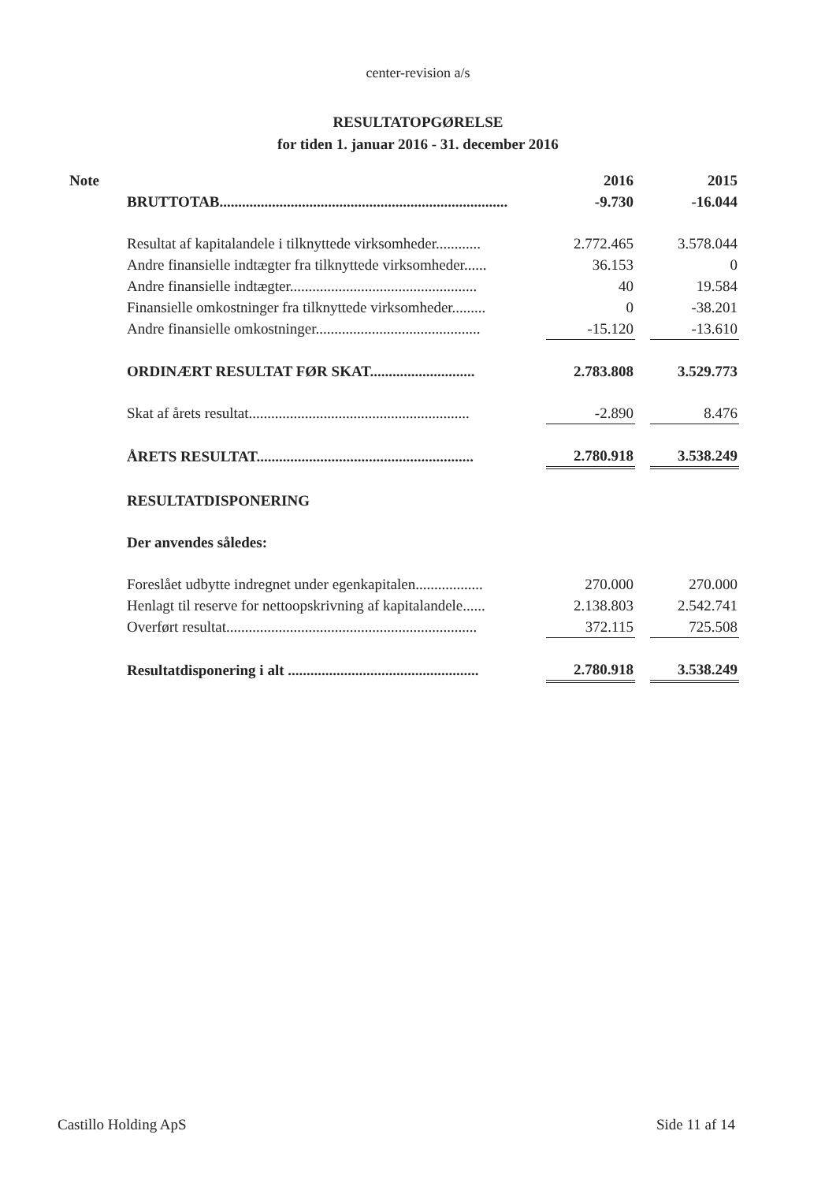center-revision a/s
RESULTATOPGØRELSE
for tiden 1. januar 2016 - 31. december 2016
| Note | | 2016 | | 2015 |
| --- | --- | --- | --- | --- |
| | BRUTTOTAB............................................................................. | -9.730 | | -16.044 |
| | Resultat af kapitalandele i tilknyttede virksomheder............ | 2.772.465 | | 3.578.044 |
| | Andre finansielle indtægter fra tilknyttede virksomheder...... | 36.153 | | 0 |
| | Andre finansielle indtægter.................................................. | 40 | | 19.584 |
| | Finansielle omkostninger fra tilknyttede virksomheder......... | 0 | | -38.201 |
| | Andre finansielle omkostninger............................................ | -15.120 | | -13.610 |
| | ORDINÆRT RESULTAT FØR SKAT............................ | 2.783.808 | | 3.529.773 |
| | Skat af årets resultat........................................................... | -2.890 | | 8.476 |
| | ÅRETS RESULTAT.......................................................... | 2.780.918 | | 3.538.249 |
| | RESULTATDISPONERING | | | |
| | Der anvendes således: | | | |
| | Foreslået udbytte indregnet under egenkapitalen.................. | 270.000 | | 270.000 |
| | Henlagt til reserve for nettoopskrivning af kapitalandele...... | 2.138.803 | | 2.542.741 |
| | Overført resultat................................................................... | 372.115 | | 725.508 |
| | Resultatdisponering i alt ................................................... | 2.780.918 | | 3.538.249 |
Castillo Holding ApS Side 11 af 14